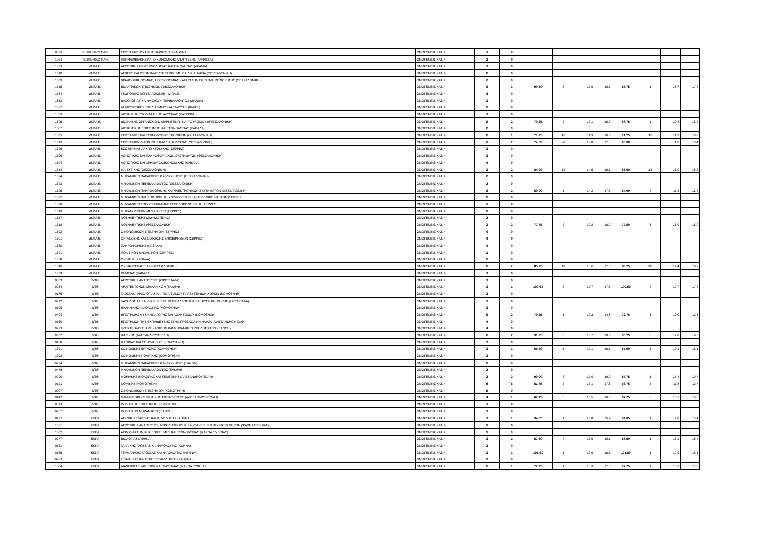| 0323 | ΓΕΩΠΟΝΙΚΟ ΠΑΝ. | ΕΠΙΣΤΗΜΗΣ ΦΥΤΙΚΗΣ ΠΑΡΑΓΩΓΗΣ (ΑΘΗΝΑ) | ΟΜΟΓΕΝΕΙΣ ΚΑΤ. 4 | 3 | 0 | | | | | | | | |
| 1064 | ΓΕΩΠΟΝΙΚΟ ΠΑΝ. | ΠΕΡΙΦΕΡΕΙΑΚΗΣ ΚΑΙ ΟΙΚΟΝΟΜΙΚΗΣ ΑΝΑΠΤΥΞΗΣ (ΑΜΦΙΣΣΑ) | ΟΜΟΓΕΝΕΙΣ ΚΑΤ. 4 | 2 | 0 | | | | | | | | |
| 1633 | ΔΙ.ΠΑ.Ε. | ΑΓΡΟΤΙΚΗΣ ΒΙΟΤΕΧΝΟΛΟΓΙΑΣ ΚΑΙ ΟΙΝΟΛΟΓΙΑΣ (ΔΡΑΜΑ) | ΟΜΟΓΕΝΕΙΣ ΚΑΤ. 4 | 3 | 0 | | | | | | | | |
| 1610 | ΔΙ.ΠΑ.Ε. | ΑΓΩΓΗΣ ΚΑΙ ΦΡΟΝΤΙΔΑΣ ΣΤΗΝ ΠΡΩΙΜΗ ΠΑΙΔΙΚΗ ΗΛΙΚΙΑ (ΘΕΣΣΑΛΟΝΙΚΗ) | ΟΜΟΓΕΝΕΙΣ ΚΑΤ. 4 | 2 | 0 | | | | | | | | |
| 1609 | ΔΙ.ΠΑ.Ε. | ΒΙΒΛΙΟΘΗΚΟΝΟΜΙΑΣ, ΑΡΧΕΙΟΝΟΜΙΑΣ ΚΑΙ ΣΥΣΤΗΜΑΤΩΝ ΠΛΗΡΟΦΟΡΗΣΗΣ (ΘΕΣΣΑΛΟΝΙΚΗ) | ΟΜΟΓΕΝΕΙΣ ΚΑΤ. 4 | 2 | 0 | | | | | | | | |
| 1615 | ΔΙ.ΠΑ.Ε. | ΒΙΟΪΑΤΡΙΚΩΝ ΕΠΙΣΤΗΜΩΝ (ΘΕΣΣΑΛΟΝΙΚΗ) | ΟΜΟΓΕΝΕΙΣ ΚΑΤ. 4 | 3 | 3 | 90.50 | 8 | 17.9 | 18.3 | 83.75 | 1 | 15.7 | 17.8 |
| 1634 | ΔΙ.ΠΑ.Ε. | ΓΕΩΠΟΝΙΑΣ (ΘΕΣΣΑΛΟΝΙΚΗ) - ΔΙ.ΠΑ.Ε. | ΟΜΟΓΕΝΕΙΣ ΚΑΤ. 4 | 3 | 0 | | | | | | | | |
| 1632 | ΔΙ.ΠΑ.Ε. | ΔΑΣΟΛΟΓΙΑΣ ΚΑΙ ΦΥΣΙΚΟΥ ΠΕΡΙΒΑΛΛΟΝΤΟΣ (ΔΡΑΜΑ) | ΟΜΟΓΕΝΕΙΣ ΚΑΤ. 4 | 2 | 0 | | | | | | | | |
| 1627 | ΔΙ.ΠΑ.Ε. | ΔΗΜΙΟΥΡΓΙΚΟΥ ΣΧΕΔΙΑΣΜΟΥ ΚΑΙ ΕΝΔΥΣΗΣ (ΚΙΛΚΙΣ) | ΟΜΟΓΕΝΕΙΣ ΚΑΤ. 4 | 2 | 0 | | | | | | | | |
| 1603 | ΔΙ.ΠΑ.Ε. | ΔΙΟΙΚΗΣΗΣ ΕΦΟΔΙΑΣΤΙΚΗΣ ΑΛΥΣΙΔΑΣ (ΚΑΤΕΡΙΝΗ) | ΟΜΟΓΕΝΕΙΣ ΚΑΤ. 4 | 3 | 0 | | | | | | | | |
| 1605 | ΔΙ.ΠΑ.Ε. | ΔΙΟΙΚΗΣΗΣ ΟΡΓΑΝΙΣΜΩΝ, ΜΑΡΚΕΤΙΝΓΚ ΚΑΙ ΤΟΥΡΙΣΜΟΥ (ΘΕΣΣΑΛΟΝΙΚΗ) | ΟΜΟΓΕΝΕΙΣ ΚΑΤ. 4 | 5 | 2 | 70.25 | 2 | 12.1 | 16.0 | 66.75 | 1 | 10.8 | 15.9 |
| 1607 | ΔΙ.ΠΑ.Ε. | ΔΙΟΙΚΗΤΙΚΗΣ ΕΠΙΣΤΗΜΗΣ ΚΑΙ ΤΕΧΝΟΛΟΓΙΑΣ (ΚΑΒΑΛΑ) | ΟΜΟΓΕΝΕΙΣ ΚΑΤ. 4 | 2 | 0 | | | | | | | | |
| 1635 | ΔΙ.ΠΑ.Ε. | ΕΠΙΣΤΗΜΗΣ ΚΑΙ ΤΕΧΝΟΛΟΓΙΑΣ ΤΡΟΦΙΜΩΝ (ΘΕΣΣΑΛΟΝΙΚΗ) | ΟΜΟΓΕΝΕΙΣ ΚΑΤ. 4 | 2 | 1 | 71.75 | 16 | 11.9 | 16.8 | 71.75 | 16 | 11.9 | 16.8 |
| 1613 | ΔΙ.ΠΑ.Ε. | ΕΠΙΣΤΗΜΩΝ ΔΙΑΤΡΟΦΗΣ ΚΑΙ ΔΙΑΙΤΟΛΟΓΙΑΣ (ΘΕΣΣΑΛΟΝΙΚΗ) | ΟΜΟΓΕΝΕΙΣ ΚΑΤ. 4 | 2 | 2 | 74.50 | 20 | 12.8 | 17.0 | 66.00 | 2 | 11.0 | 15.4 |
| 1626 | ΔΙ.ΠΑ.Ε. | ΕΣΩΤΕΡΙΚΗΣ ΑΡΧΙΤΕΚΤΟΝΙΚΗΣ (ΣΕΡΡΕΣ) | ΟΜΟΓΕΝΕΙΣ ΚΑΤ. 4 | 2 | 0 | | | | | | | | |
| 1606 | ΔΙ.ΠΑ.Ε. | ΛΟΓΙΣΤΙΚΗΣ ΚΑΙ ΠΛΗΡΟΦΟΡΙΑΚΩΝ ΣΥΣΤΗΜΑΤΩΝ (ΘΕΣΣΑΛΟΝΙΚΗ) | ΟΜΟΓΕΝΕΙΣ ΚΑΤ. 4 | 3 | 0 | | | | | | | | |
| 1604 | ΔΙ.ΠΑ.Ε. | ΛΟΓΙΣΤΙΚΗΣ ΚΑΙ ΧΡΗΜΑΤΟΟΙΚΟΝΟΜΙΚΗΣ (ΚΑΒΑΛΑ) | ΟΜΟΓΕΝΕΙΣ ΚΑΤ. 4 | 4 | 0 | | | | | | | | |
| 1614 | ΔΙ.ΠΑ.Ε. | ΜΑΙΕΥΤΙΚΗΣ (ΘΕΣΣΑΛΟΝΙΚΗ) | ΟΜΟΓΕΝΕΙΣ ΚΑΤ. 4 | 2 | 2 | 84.00 | 12 | 14.5 | 19.1 | 83.00 | 13 | 15.0 | 18.2 |
| 1624 | ΔΙ.ΠΑ.Ε. | ΜΗΧΑΝΙΚΩΝ ΠΑΡΑΓΩΓΗΣ ΚΑΙ ΔΙΟΙΚΗΣΗΣ (ΘΕΣΣΑΛΟΝΙΚΗ) | ΟΜΟΓΕΝΕΙΣ ΚΑΤ. 4 | 2 | 0 | | | | | | | | |
| 1623 | ΔΙ.ΠΑ.Ε. | ΜΗΧΑΝΙΚΩΝ ΠΕΡΙΒΑΛΛΟΝΤΟΣ (ΘΕΣΣΑΛΟΝΙΚΗ) | ΟΜΟΓΕΝΕΙΣ ΚΑΤ. 4 | 2 | 0 | | | | | | | | |
| 1625 | ΔΙ.ΠΑ.Ε. | ΜΗΧΑΝΙΚΩΝ ΠΛΗΡΟΦΟΡΙΚΗΣ ΚΑΙ ΗΛΕΚΤΡΟΝΙΚΩΝ ΣΥΣΤΗΜΑΤΩΝ (ΘΕΣΣΑΛΟΝΙΚΗ) | ΟΜΟΓΕΝΕΙΣ ΚΑΤ. 4 | 3 | 2 | 80.00 | 1 | 14.2 | 17.8 | 64.00 | 2 | 11.8 | 13.8 |
| 1622 | ΔΙ.ΠΑ.Ε. | ΜΗΧΑΝΙΚΩΝ ΠΛΗΡΟΦΟΡΙΚΗΣ, ΥΠΟΛΟΓΙΣΤΩΝ ΚΑΙ ΤΗΛΕΠΙΚΟΙΝΩΝΙΩΝ (ΣΕΡΡΕΣ) | ΟΜΟΓΕΝΕΙΣ ΚΑΤ. 4 | 2 | 0 | | | | | | | | |
| 1620 | ΔΙ.ΠΑ.Ε. | ΜΗΧΑΝΙΚΩΝ ΤΟΠΟΓΡΑΦΙΑΣ ΚΑΙ ΓΕΩΠΛΗΡΟΦΟΡΙΚΗΣ (ΣΕΡΡΕΣ) | ΟΜΟΓΕΝΕΙΣ ΚΑΤ. 4 | 1 | 0 | | | | | | | | |
| 1619 | ΔΙ.ΠΑ.Ε. | ΜΗΧΑΝΟΛΟΓΩΝ ΜΗΧΑΝΙΚΩΝ (ΣΕΡΡΕΣ) | ΟΜΟΓΕΝΕΙΣ ΚΑΤ. 4 | 2 | 0 | | | | | | | | |
| 1617 | ΔΙ.ΠΑ.Ε. | ΝΟΣΗΛΕΥΤΙΚΗΣ (ΔΙΔΥΜΟΤΕΙΧΟ) | ΟΜΟΓΕΝΕΙΣ ΚΑΤ. 4 | 2 | 0 | | | | | | | | |
| 1618 | ΔΙ.ΠΑ.Ε. | ΝΟΣΗΛΕΥΤΙΚΗΣ (ΘΕΣΣΑΛΟΝΙΚΗ) | ΟΜΟΓΕΝΕΙΣ ΚΑΤ. 4 | 2 | 2 | 77.75 | 2 | 12.2 | 18.9 | 77.50 | 3 | 16.0 | 15.0 |
| 1602 | ΔΙ.ΠΑ.Ε. | ΟΙΚΟΝΟΜΙΚΩΝ ΕΠΙΣΤΗΜΩΝ (ΣΕΡΡΕΣ) | ΟΜΟΓΕΝΕΙΣ ΚΑΤ. 4 | 4 | 0 | | | | | | | | |
| 1601 | ΔΙ.ΠΑ.Ε. | ΟΡΓΑΝΩΣΗΣ ΚΑΙ ΔΙΟΙΚΗΣΗΣ ΕΠΙΧΕΙΡΗΣΕΩΝ (ΣΕΡΡΕΣ) | ΟΜΟΓΕΝΕΙΣ ΚΑΤ. 4 | 4 | 0 | | | | | | | | |
| 1630 | ΔΙ.ΠΑ.Ε. | ΠΛΗΡΟΦΟΡΙΚΗΣ (ΚΑΒΑΛΑ) | ΟΜΟΓΕΝΕΙΣ ΚΑΤ. 4 | 4 | 0 | | | | | | | | |
| 1621 | ΔΙ.ΠΑ.Ε. | ΠΟΛΙΤΙΚΩΝ ΜΗΧΑΝΙΚΩΝ (ΣΕΡΡΕΣ) | ΟΜΟΓΕΝΕΙΣ ΚΑΤ. 4 | 1 | 0 | | | | | | | | |
| 1628 | ΔΙ.ΠΑ.Ε. | ΦΥΣΙΚΗΣ (ΚΑΒΑΛΑ) | ΟΜΟΓΕΝΕΙΣ ΚΑΤ. 4 | 2 | 0 | | | | | | | | |
| 1616 | ΔΙ.ΠΑ.Ε. | ΦΥΣΙΚΟΘΕΡΑΠΕΙΑΣ (ΘΕΣΣΑΛΟΝΙΚΗ) | ΟΜΟΓΕΝΕΙΣ ΚΑΤ. 4 | 2 | 2 | 85.25 | 10 | 16.6 | 17.5 | 83.25 | 10 | 14.4 | 18.9 |
| 1629 | ΔΙ.ΠΑ.Ε. | ΧΗΜΕΙΑΣ (ΚΑΒΑΛΑ) | ΟΜΟΓΕΝΕΙΣ ΚΑΤ. 4 | 3 | 0 | | | | | | | | |
| 0353 | ΔΠΘ | ΑΓΡΟΤΙΚΗΣ ΑΝΑΠΤΥΞΗΣ (ΟΡΕΣΤΙΑΔΑ) | ΟΜΟΓΕΝΕΙΣ ΚΑΤ. 4 | 3 | 0 | | | | | | | | |
| 0234 | ΔΠΘ | ΑΡΧΙΤΕΚΤΟΝΩΝ ΜΗΧΑΝΙΚΩΝ (ΞΑΝΘΗ) | ΟΜΟΓΕΝΕΙΣ ΚΑΤ. 4 | 2 | 1 | 100.55 | 2 | 12.7 | 17.8 | 100.55 | 2 | 12.7 | 17.8 |
| 0186 | ΔΠΘ | ΓΛΩΣΣΑΣ, ΦΙΛΟΛΟΓΙΑΣ ΚΑΙ ΠΟΛΙΤΙΣΜΟΥ ΠΑΡΕΥΞΕΙΝΙΩΝ ΧΩΡΩΝ (ΚΟΜΟΤΗΝΗ) | ΟΜΟΓΕΝΕΙΣ ΚΑΤ. 4 | 2 | 0 | | | | | | | | |
| 0212 | ΔΠΘ | ΔΑΣΟΛΟΓΙΑΣ ΚΑΙ ΔΙΑΧΕΙΡΙΣΗΣ ΠΕΡΙΒΑΛΛΟΝΤΟΣ ΚΑΙ ΦΥΣΙΚΩΝ ΠΟΡΩΝ (ΟΡΕΣΤΙΑΔΑ) | ΟΜΟΓΕΝΕΙΣ ΚΑΤ. 4 | 3 | 0 | | | | | | | | |
| 0106 | ΔΠΘ | ΕΛΛΗΝΙΚΗΣ ΦΙΛΟΛΟΓΙΑΣ (ΚΟΜΟΤΗΝΗ) | ΟΜΟΓΕΝΕΙΣ ΚΑΤ. 4 | 3 | 0 | | | | | | | | |
| 0404 | ΔΠΘ | ΕΠΙΣΤΗΜΗΣ ΦΥΣΙΚΗΣ ΑΓΩΓΗΣ ΚΑΙ ΑΘΛΗΤΙΣΜΟΥ (ΚΟΜΟΤΗΝΗ) | ΟΜΟΓΕΝΕΙΣ ΚΑΤ. 4 | 6 | 2 | 79.25 | 1 | 10.3 | 14.8 | 72.76 | 3 | 10.0 | 13.3 |
| 0160 | ΔΠΘ | ΕΠΙΣΤΗΜΩΝ ΤΗΣ ΕΚΠΑΙΔΕΥΣΗΣ ΣΤΗΝ ΠΡΟΣΧΟΛΙΚΗ ΗΛΙΚΙΑ (ΑΛΕΞΑΝΔΡΟΥΠΟΛΗ) | ΟΜΟΓΕΝΕΙΣ ΚΑΤ. 4 | 4 | 0 | | | | | | | | |
| 0223 | ΔΠΘ | ΗΛΕΚΤΡΟΛΟΓΩΝ ΜΗΧΑΝΙΚΩΝ ΚΑΙ ΜΗΧΑΝΙΚΩΝ ΥΠΟΛΟΓΙΣΤΩΝ (ΞΑΝΘΗ) | ΟΜΟΓΕΝΕΙΣ ΚΑΤ. 4 | 4 | 0 | | | | | | | | |
| 0302 | ΔΠΘ | ΙΑΤΡΙΚΗΣ (ΑΛΕΞΑΝΔΡΟΥΠΟΛΗ) | ΟΜΟΓΕΝΕΙΣ ΚΑΤ. 4 | 2 | 2 | 91.25 | 3 | 16.7 | 19.8 | 90.75 | 6 | 17.0 | 19.3 |
| 0108 | ΔΠΘ | ΙΣΤΟΡΙΑΣ ΚΑΙ ΕΘΝΟΛΟΓΙΑΣ (ΚΟΜΟΤΗΝΗ) | ΟΜΟΓΕΝΕΙΣ ΚΑΤ. 4 | 3 | 0 | | | | | | | | |
| 1301 | ΔΠΘ | ΚΟΙΝΩΝΙΚΗΣ ΕΡΓΑΣΙΑΣ (ΚΟΜΟΤΗΝΗ) | ΟΜΟΓΕΝΕΙΣ ΚΑΤ. 4 | 2 | 1 | 65.50 | 5 | 10.1 | 16.1 | 65.50 | 5 | 10.1 | 16.1 |
| 1302 | ΔΠΘ | ΚΟΙΝΩΝΙΚΗΣ ΠΟΛΙΤΙΚΗΣ (ΚΟΜΟΤΗΝΗ) | ΟΜΟΓΕΝΕΙΣ ΚΑΤ. 4 | 2 | 0 | | | | | | | | |
| 0224 | ΔΠΘ | ΜΗΧΑΝΙΚΩΝ ΠΑΡΑΓΩΓΗΣ ΚΑΙ ΔΙΟΙΚΗΣΗΣ (ΞΑΝΘΗ) | ΟΜΟΓΕΝΕΙΣ ΚΑΤ. 4 | 2 | 0 | | | | | | | | |
| 0476 | ΔΠΘ | ΜΗΧΑΝΙΚΩΝ ΠΕΡΙΒΑΛΛΟΝΤΟΣ (ΞΑΝΘΗ) | ΟΜΟΓΕΝΕΙΣ ΚΑΤ. 4 | 2 | 0 | | | | | | | | |
| 0290 | ΔΠΘ | ΜΟΡΙΑΚΗΣ ΒΙΟΛΟΓΙΑΣ ΚΑΙ ΓΕΝΕΤΙΚΗΣ (ΑΛΕΞΑΝΔΡΟΥΠΟΛΗ) | ΟΜΟΓΕΝΕΙΣ ΚΑΤ. 4 | 2 | 2 | 90.00 | 8 | 17.0 | 19.0 | 87.75 | 1 | 15.4 | 19.7 |
| 0121 | ΔΠΘ | ΝΟΜΙΚΗΣ (ΚΟΜΟΤΗΝΗ) | ΟΜΟΓΕΝΕΙΣ ΚΑΤ. 4 | 8 | 6 | 81.75 | 2 | 15.1 | 17.6 | 63.75 | 5 | 11.8 | 13.7 |
| 0097 | ΔΠΘ | ΟΙΚΟΝΟΜΙΚΩΝ ΕΠΙΣΤΗΜΩΝ (ΚΟΜΟΤΗΝΗ) | ΟΜΟΓΕΝΕΙΣ ΚΑΤ. 4 | 5 | 0 | | | | | | | | |
| 0142 | ΔΠΘ | ΠΑΙΔΑΓΩΓΙΚΟ ΔΗΜΟΤΙΚΗΣ ΕΚΠΑΙΔΕΥΣΗΣ (ΑΛΕΞΑΝΔΡΟΥΠΟΛΗ) | ΟΜΟΓΕΝΕΙΣ ΚΑΤ. 4 | 4 | 1 | 67.75 | 3 | 10.5 | 16.6 | 67.75 | 3 | 10.5 | 16.6 |
| 0373 | ΔΠΘ | ΠΟΛΙΤΙΚΗΣ ΕΠΙΣΤΗΜΗΣ (ΚΟΜΟΤΗΝΗ) | ΟΜΟΓΕΝΕΙΣ ΚΑΤ. 4 | 3 | 0 | | | | | | | | |
| 0207 | ΔΠΘ | ΠΟΛΙΤΙΚΩΝ ΜΗΧΑΝΙΚΩΝ (ΞΑΝΘΗ) | ΟΜΟΓΕΝΕΙΣ ΚΑΤ. 4 | 3 | 0 | | | | | | | | |
| 0127 | ΕΚΠΑ | ΑΓΓΛΙΚΗΣ ΓΛΩΣΣΑΣ ΚΑΙ ΦΙΛΟΛΟΓΙΑΣ (ΑΘΗΝΑ) | ΟΜΟΓΕΝΕΙΣ ΚΑΤ. 4 | 3 | 1 | 94.65 | 1 | 12.8 | 15.4 | 94.65 | 1 | 12.8 | 15.4 |
| 1001 | ΕΚΠΑ | ΑΓΡΟΤΙΚΗΣ ΑΝΑΠΤΥΞΗΣ, ΑΓΡΟΔΙΑΤΡΟΦΗΣ ΚΑΙ ΔΙΑΧΕΙΡΙΣΗΣ ΦΥΣΙΚΩΝ ΠΟΡΩΝ (ΨΑΧΝΑ ΕΥΒΟΙΑΣ) | ΟΜΟΓΕΝΕΙΣ ΚΑΤ. 4 | 1 | 0 | | | | | | | | |
| 1002 | ΕΚΠΑ | ΑΕΡΟΔΙΑΣΤΗΜΙΚΗΣ ΕΠΙΣΤΗΜΗΣ ΚΑΙ ΤΕΧΝΟΛΟΓΙΑΣ (ΨΑΧΝΑ ΕΥΒΟΙΑΣ) | ΟΜΟΓΕΝΕΙΣ ΚΑΤ. 4 | 1 | 0 | | | | | | | | |
| 0277 | ΕΚΠΑ | ΒΙΟΛΟΓΙΑΣ (ΑΘΗΝΑ) | ΟΜΟΓΕΝΕΙΣ ΚΑΤ. 4 | 2 | 2 | 87.50 | 4 | 16.9 | 18.1 | 86.50 | 1 | 16.2 | 18.4 |
| 0131 | ΕΚΠΑ | ΓΑΛΛΙΚΗΣ ΓΛΩΣΣΑΣ ΚΑΙ ΦΙΛΟΛΟΓΙΑΣ (ΑΘΗΝΑ) | ΟΜΟΓΕΝΕΙΣ ΚΑΤ. 4 | 2 | 0 | | | | | | | | |
| 0135 | ΕΚΠΑ | ΓΕΡΜΑΝΙΚΗΣ ΓΛΩΣΣΑΣ ΚΑΙ ΦΙΛΟΛΟΓΙΑΣ (ΑΘΗΝΑ) | ΟΜΟΓΕΝΕΙΣ ΚΑΤ. 4 | 2 | 1 | 101.50 | 1 | 12.9 | 18.1 | 101.50 | 1 | 12.9 | 18.1 |
| 0283 | ΕΚΠΑ | ΓΕΩΛΟΓΙΑΣ ΚΑΙ ΓΕΩΠΕΡΙΒΑΛΛΟΝΤΟΣ (ΑΘΗΝΑ) | ΟΜΟΓΕΝΕΙΣ ΚΑΤ. 4 | 1 | 0 | | | | | | | | |
| 1004 | ΕΚΠΑ | ΔΙΑΧΕΙΡΙΣΗΣ ΛΙΜΕΝΩΝ ΚΑΙ ΝΑΥΤΙΛΙΑΣ (ΨΑΧΝΑ ΕΥΒΟΙΑΣ) | ΟΜΟΓΕΝΕΙΣ ΚΑΤ. 4 | 2 | 1 | 77.75 | 1 | 13.3 | 17.8 | 77.75 | 1 | 13.3 | 17.8 |